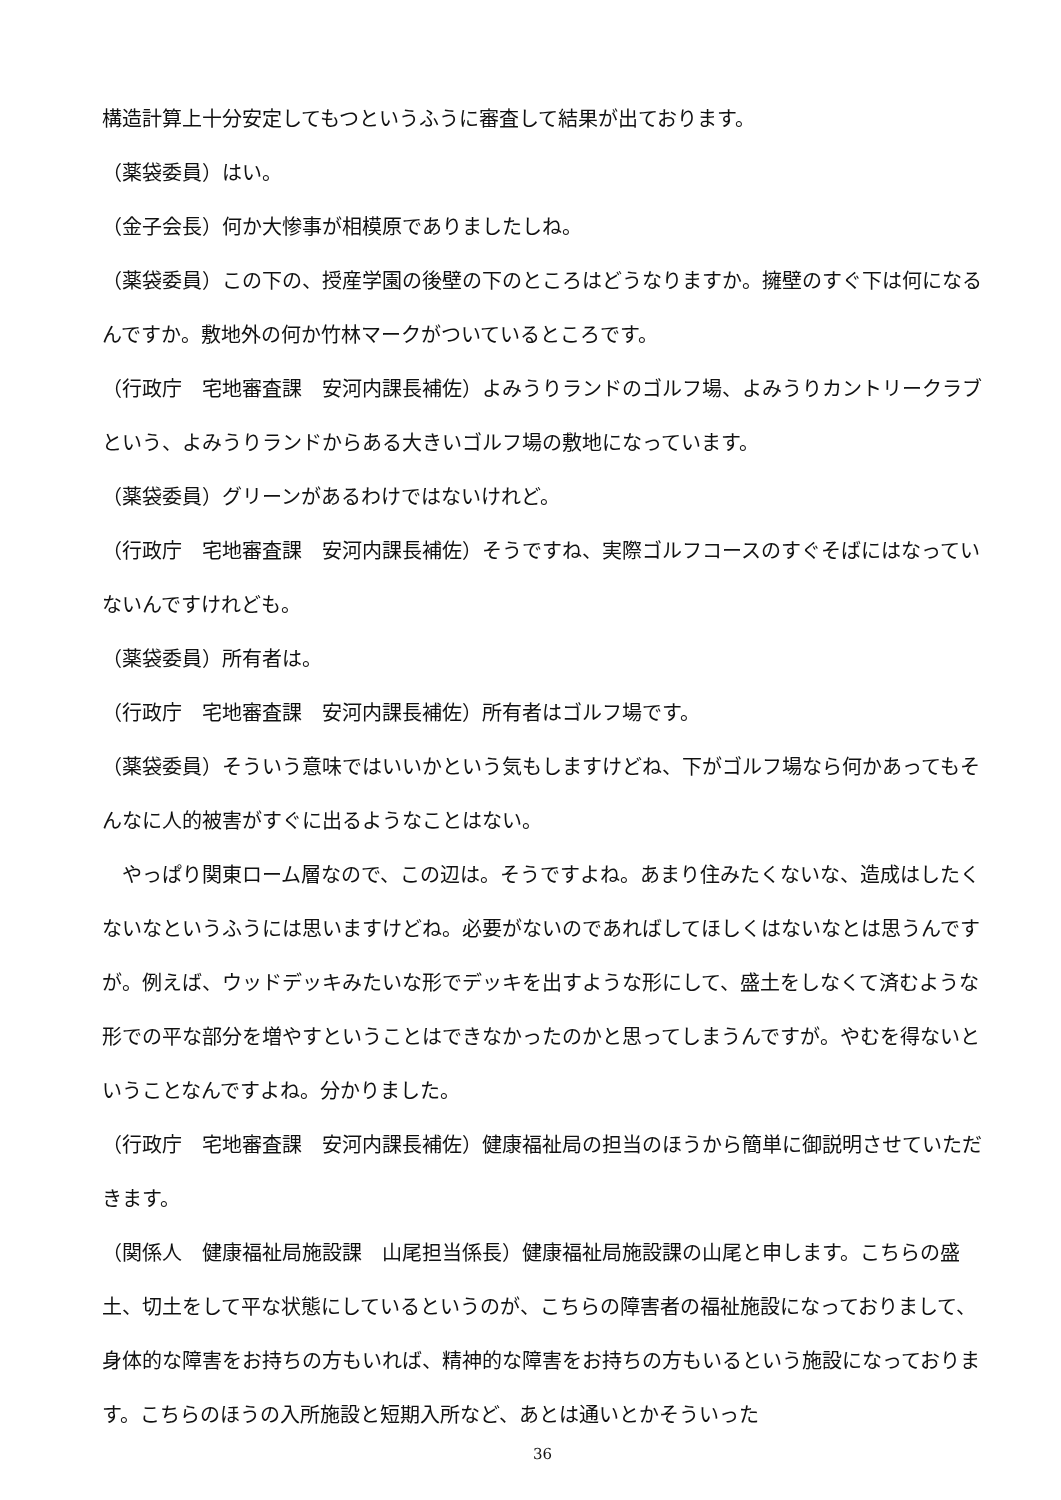構造計算上十分安定してもつというふうに審査して結果が出ております。
（薬袋委員）はい。
（金子会長）何か大惨事が相模原でありましたしね。
（薬袋委員）この下の、授産学園の後壁の下のところはどうなりますか。擁壁のすぐ下は何になるんですか。敷地外の何か竹林マークがついているところです。
（行政庁　宅地審査課　安河内課長補佐）よみうりランドのゴルフ場、よみうりカントリークラブという、よみうりランドからある大きいゴルフ場の敷地になっています。
（薬袋委員）グリーンがあるわけではないけれど。
（行政庁　宅地審査課　安河内課長補佐）そうですね、実際ゴルフコースのすぐそばにはなっていないんですけれども。
（薬袋委員）所有者は。
（行政庁　宅地審査課　安河内課長補佐）所有者はゴルフ場です。
（薬袋委員）そういう意味ではいいかという気もしますけどね、下がゴルフ場なら何かあってもそんなに人的被害がすぐに出るようなことはない。
　やっぱり関東ローム層なので、この辺は。そうですよね。あまり住みたくないな、造成はしたくないなというふうには思いますけどね。必要がないのであればしてほしくはないなとは思うんですが。例えば、ウッドデッキみたいな形でデッキを出すような形にして、盛土をしなくて済むような形での平な部分を増やすということはできなかったのかと思ってしまうんですが。やむを得ないということなんですよね。分かりました。
（行政庁　宅地審査課　安河内課長補佐）健康福祉局の担当のほうから簡単に御説明させていただきます。
（関係人　健康福祉局施設課　山尾担当係長）健康福祉局施設課の山尾と申します。こちらの盛土、切土をして平な状態にしているというのが、こちらの障害者の福祉施設になっておりまして、身体的な障害をお持ちの方もいれば、精神的な障害をお持ちの方もいるという施設になっております。こちらのほうの入所施設と短期入所など、あとは通いとかそういった
36